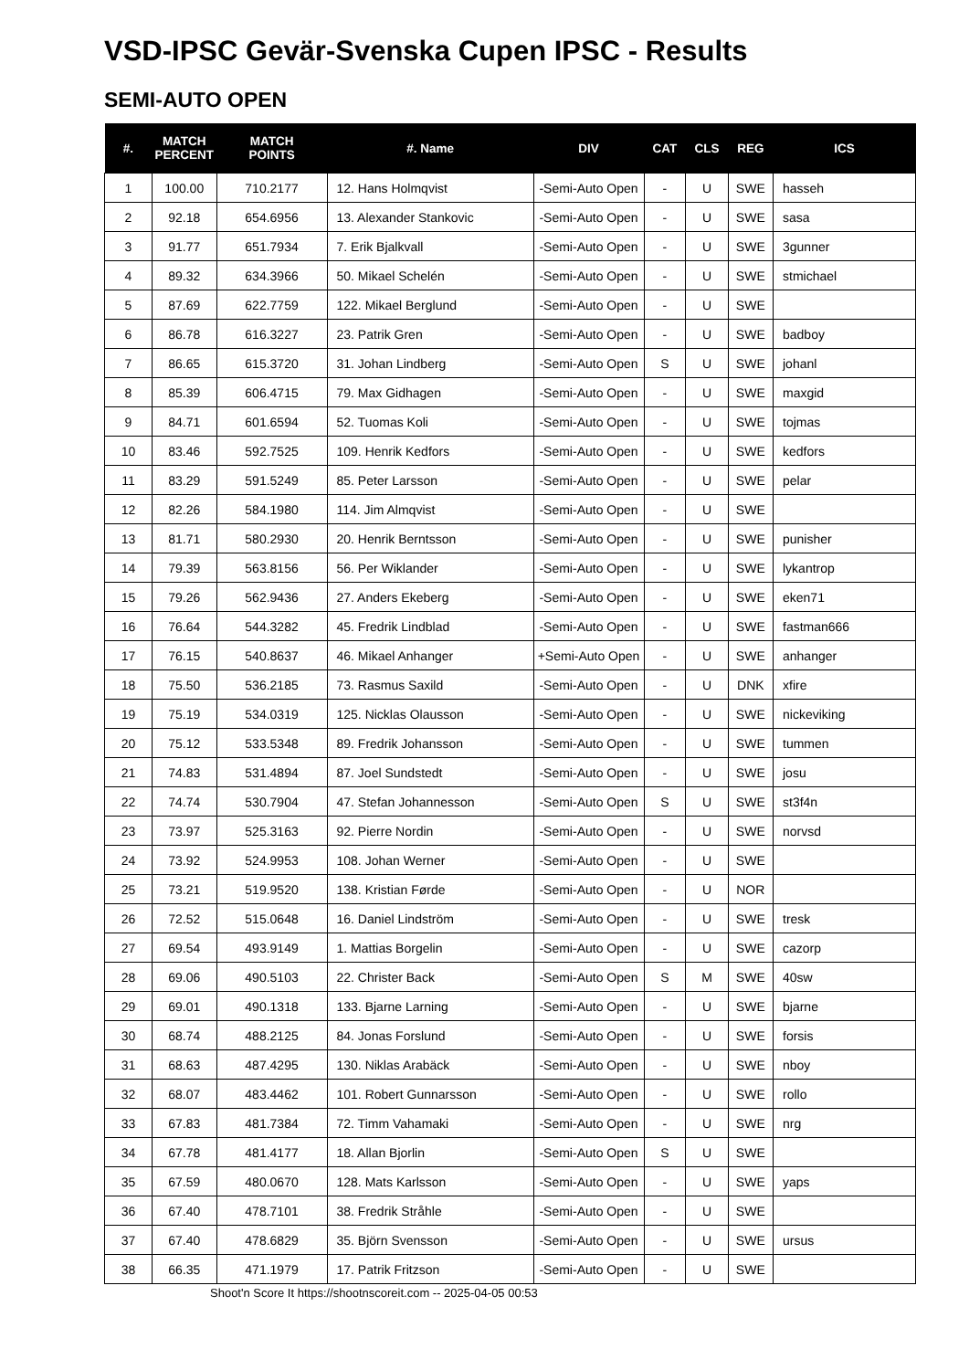VSD-IPSC Gevär-Svenska Cupen IPSC - Results
SEMI-AUTO OPEN
| #. | MATCH PERCENT | MATCH POINTS | #. Name | DIV | CAT | CLS | REG | ICS |
| --- | --- | --- | --- | --- | --- | --- | --- | --- |
| 1 | 100.00 | 710.2177 | 12. Hans Holmqvist | -Semi-Auto Open | - | U | SWE | hasseh |
| 2 | 92.18 | 654.6956 | 13. Alexander Stankovic | -Semi-Auto Open | - | U | SWE | sasa |
| 3 | 91.77 | 651.7934 | 7. Erik Bjalkvall | -Semi-Auto Open | - | U | SWE | 3gunner |
| 4 | 89.32 | 634.3966 | 50. Mikael Schelén | -Semi-Auto Open | - | U | SWE | stmichael |
| 5 | 87.69 | 622.7759 | 122. Mikael Berglund | -Semi-Auto Open | - | U | SWE | |
| 6 | 86.78 | 616.3227 | 23. Patrik Gren | -Semi-Auto Open | - | U | SWE | badboy |
| 7 | 86.65 | 615.3720 | 31. Johan Lindberg | -Semi-Auto Open | S | U | SWE | johanl |
| 8 | 85.39 | 606.4715 | 79. Max Gidhagen | -Semi-Auto Open | - | U | SWE | maxgid |
| 9 | 84.71 | 601.6594 | 52. Tuomas Koli | -Semi-Auto Open | - | U | SWE | tojmas |
| 10 | 83.46 | 592.7525 | 109. Henrik Kedfors | -Semi-Auto Open | - | U | SWE | kedfors |
| 11 | 83.29 | 591.5249 | 85. Peter Larsson | -Semi-Auto Open | - | U | SWE | pelar |
| 12 | 82.26 | 584.1980 | 114. Jim Almqvist | -Semi-Auto Open | - | U | SWE | |
| 13 | 81.71 | 580.2930 | 20. Henrik Berntsson | -Semi-Auto Open | - | U | SWE | punisher |
| 14 | 79.39 | 563.8156 | 56. Per Wiklander | -Semi-Auto Open | - | U | SWE | lykantrop |
| 15 | 79.26 | 562.9436 | 27. Anders Ekeberg | -Semi-Auto Open | - | U | SWE | eken71 |
| 16 | 76.64 | 544.3282 | 45. Fredrik Lindblad | -Semi-Auto Open | - | U | SWE | fastman666 |
| 17 | 76.15 | 540.8637 | 46. Mikael Anhanger | +Semi-Auto Open | - | U | SWE | anhanger |
| 18 | 75.50 | 536.2185 | 73. Rasmus Saxild | -Semi-Auto Open | - | U | DNK | xfire |
| 19 | 75.19 | 534.0319 | 125. Nicklas Olausson | -Semi-Auto Open | - | U | SWE | nickeviking |
| 20 | 75.12 | 533.5348 | 89. Fredrik Johansson | -Semi-Auto Open | - | U | SWE | tummen |
| 21 | 74.83 | 531.4894 | 87. Joel Sundstedt | -Semi-Auto Open | - | U | SWE | josu |
| 22 | 74.74 | 530.7904 | 47. Stefan Johannesson | -Semi-Auto Open | S | U | SWE | st3f4n |
| 23 | 73.97 | 525.3163 | 92. Pierre Nordin | -Semi-Auto Open | - | U | SWE | norvsd |
| 24 | 73.92 | 524.9953 | 108. Johan Werner | -Semi-Auto Open | - | U | SWE | |
| 25 | 73.21 | 519.9520 | 138. Kristian Førde | -Semi-Auto Open | - | U | NOR | |
| 26 | 72.52 | 515.0648 | 16. Daniel Lindström | -Semi-Auto Open | - | U | SWE | tresk |
| 27 | 69.54 | 493.9149 | 1. Mattias Borgelin | -Semi-Auto Open | - | U | SWE | cazorp |
| 28 | 69.06 | 490.5103 | 22. Christer Back | -Semi-Auto Open | S | M | SWE | 40sw |
| 29 | 69.01 | 490.1318 | 133. Bjarne Larning | -Semi-Auto Open | - | U | SWE | bjarne |
| 30 | 68.74 | 488.2125 | 84. Jonas Forslund | -Semi-Auto Open | - | U | SWE | forsis |
| 31 | 68.63 | 487.4295 | 130. Niklas Arabäck | -Semi-Auto Open | - | U | SWE | nboy |
| 32 | 68.07 | 483.4462 | 101. Robert Gunnarsson | -Semi-Auto Open | - | U | SWE | rollo |
| 33 | 67.83 | 481.7384 | 72. Timm Vahamaki | -Semi-Auto Open | - | U | SWE | nrg |
| 34 | 67.78 | 481.4177 | 18. Allan Bjorlin | -Semi-Auto Open | S | U | SWE | |
| 35 | 67.59 | 480.0670 | 128. Mats Karlsson | -Semi-Auto Open | - | U | SWE | yaps |
| 36 | 67.40 | 478.7101 | 38. Fredrik Stråhle | -Semi-Auto Open | - | U | SWE | |
| 37 | 67.40 | 478.6829 | 35. Björn Svensson | -Semi-Auto Open | - | U | SWE | ursus |
| 38 | 66.35 | 471.1979 | 17. Patrik Fritzson | -Semi-Auto Open | - | U | SWE | |
Shoot'n Score It https://shootnscoreit.com -- 2025-04-05 00:53